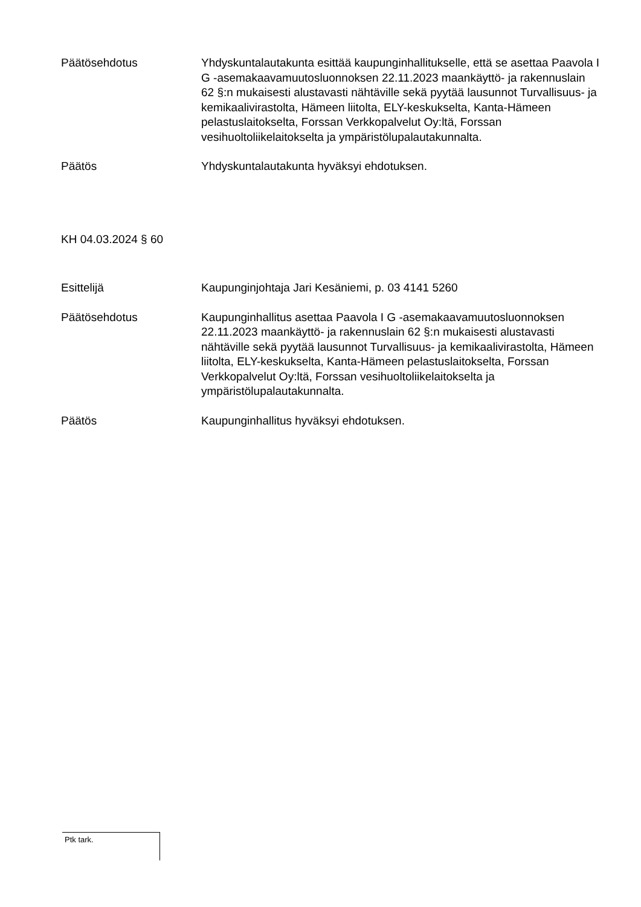Päätösehdotus Yhdyskuntalautakunta esittää kaupunginhallitukselle, että se asettaa Paavola I G -asemakaavamuutosluonnoksen 22.11.2023 maankäyttö- ja rakennuslain 62 §:n mukaisesti alustavasti nähtäville sekä pyytää lausunnot Turvallisuus- ja kemikaalivirastolta, Hämeen liitolta, ELY-keskukselta, Kanta-Hämeen pelastuslaitokselta, Forssan Verkkopalvelut Oy:ltä, Forssan vesihuoltoliikelaitokselta ja ympäristölupalautakunnalta.
Päätös Yhdyskuntalautakunta hyväksyi ehdotuksen.
KH 04.03.2024 § 60
Esittelijä Kaupunginjohtaja Jari Kesäniemi, p. 03 4141 5260
Päätösehdotus Kaupunginhallitus asettaa Paavola I G -asemakaavamuutosluonnoksen 22.11.2023 maankäyttö- ja rakennuslain 62 §:n mukaisesti alustavasti nähtäville sekä pyytää lausunnot Turvallisuus- ja kemikaalivirastolta, Hämeen liitolta, ELY-keskukselta, Kanta-Hämeen pelastuslaitokselta, Forssan Verkkopalvelut Oy:ltä, Forssan vesihuoltoliikelaitokselta ja ympäristölupalautakunnalta.
Päätös Kaupunginhallitus hyväksyi ehdotuksen.
Ptk tark.